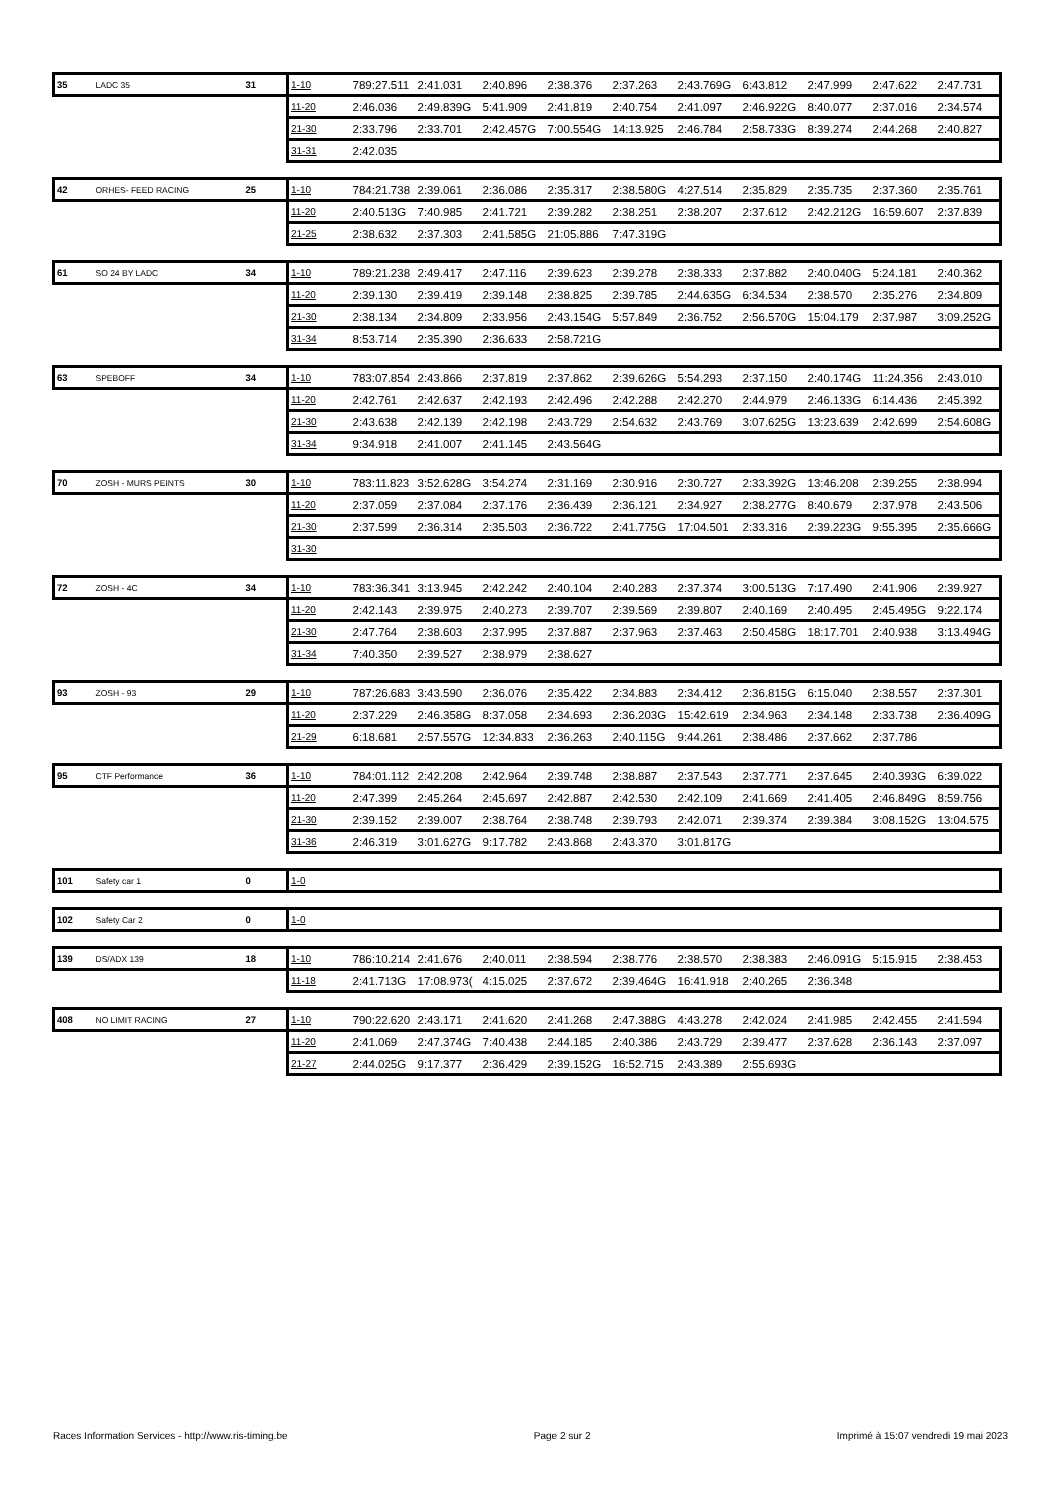| 35 | LADC 35 | 31 | | 1-10 | 789:27.511 | 2:41.031 | 2:40.896 | 2:38.376 | 2:37.263 | 2:43.769G | 6:43.812 | 2:47.999 | 2:47.622 | 2:47.731 |
| | | | | 11-20 | 2:46.036 | 2:49.839G | 5:41.909 | 2:41.819 | 2:40.754 | 2:41.097 | 2:46.922G | 8:40.077 | 2:37.016 | 2:34.574 |
| | | | | 21-30 | 2:33.796 | 2:33.701 | 2:42.457G | 7:00.554G | 14:13.925 | 2:46.784 | 2:58.733G | 8:39.274 | 2:44.268 | 2:40.827 |
| | | | | 31-31 | 2:42.035 | | | | | | | | | |
| 42 | ORHES- FEED RACING | 25 | | 1-10 | 784:21.738 | 2:39.061 | 2:36.086 | 2:35.317 | 2:38.580G | 4:27.514 | 2:35.829 | 2:35.735 | 2:37.360 | 2:35.761 |
| | | | | 11-20 | 2:40.513G | 7:40.985 | 2:41.721 | 2:39.282 | 2:38.251 | 2:38.207 | 2:37.612 | 2:42.212G | 16:59.607 | 2:37.839 |
| | | | | 21-25 | 2:38.632 | 2:37.303 | 2:41.585G | 21:05.886 | 7:47.319G | | | | | |
| 61 | SO 24 BY LADC | 34 | | 1-10 | 789:21.238 | 2:49.417 | 2:47.116 | 2:39.623 | 2:39.278 | 2:38.333 | 2:37.882 | 2:40.040G | 5:24.181 | 2:40.362 |
| | | | | 11-20 | 2:39.130 | 2:39.419 | 2:39.148 | 2:38.825 | 2:39.785 | 2:44.635G | 6:34.534 | 2:38.570 | 2:35.276 | 2:34.809 |
| | | | | 21-30 | 2:38.134 | 2:34.809 | 2:33.956 | 2:43.154G | 5:57.849 | 2:36.752 | 2:56.570G | 15:04.179 | 2:37.987 | 3:09.252G |
| | | | | 31-34 | 8:53.714 | 2:35.390 | 2:36.633 | 2:58.721G | | | | | | |
| 63 | SPEBOFF | 34 | | 1-10 | 783:07.854 | 2:43.866 | 2:37.819 | 2:37.862 | 2:39.626G | 5:54.293 | 2:37.150 | 2:40.174G | 11:24.356 | 2:43.010 |
| | | | | 11-20 | 2:42.761 | 2:42.637 | 2:42.193 | 2:42.496 | 2:42.288 | 2:42.270 | 2:44.979 | 2:46.133G | 6:14.436 | 2:45.392 |
| | | | | 21-30 | 2:43.638 | 2:42.139 | 2:42.198 | 2:43.729 | 2:54.632 | 2:43.769 | 3:07.625G | 13:23.639 | 2:42.699 | 2:54.608G |
| | | | | 31-34 | 9:34.918 | 2:41.007 | 2:41.145 | 2:43.564G | | | | | | |
| 70 | ZOSH - MURS PEINTS | 30 | | 1-10 | 783:11.823 | 3:52.628G | 3:54.274 | 2:31.169 | 2:30.916 | 2:30.727 | 2:33.392G | 13:46.208 | 2:39.255 | 2:38.994 |
| | | | | 11-20 | 2:37.059 | 2:37.084 | 2:37.176 | 2:36.439 | 2:36.121 | 2:34.927 | 2:38.277G | 8:40.679 | 2:37.978 | 2:43.506 |
| | | | | 21-30 | 2:37.599 | 2:36.314 | 2:35.503 | 2:36.722 | 2:41.775G | 17:04.501 | 2:33.316 | 2:39.223G | 9:55.395 | 2:35.666G |
| | | | | 31-30 | | | | | | | | | | |
| 72 | ZOSH - 4C | 34 | | 1-10 | 783:36.341 | 3:13.945 | 2:42.242 | 2:40.104 | 2:40.283 | 2:37.374 | 3:00.513G | 7:17.490 | 2:41.906 | 2:39.927 |
| | | | | 11-20 | 2:42.143 | 2:39.975 | 2:40.273 | 2:39.707 | 2:39.569 | 2:39.807 | 2:40.169 | 2:40.495 | 2:45.495G | 9:22.174 |
| | | | | 21-30 | 2:47.764 | 2:38.603 | 2:37.995 | 2:37.887 | 2:37.963 | 2:37.463 | 2:50.458G | 18:17.701 | 2:40.938 | 3:13.494G |
| | | | | 31-34 | 7:40.350 | 2:39.527 | 2:38.979 | 2:38.627 | | | | | | |
| 93 | ZOSH - 93 | 29 | | 1-10 | 787:26.683 | 3:43.590 | 2:36.076 | 2:35.422 | 2:34.883 | 2:34.412 | 2:36.815G | 6:15.040 | 2:38.557 | 2:37.301 |
| | | | | 11-20 | 2:37.229 | 2:46.358G | 8:37.058 | 2:34.693 | 2:36.203G | 15:42.619 | 2:34.963 | 2:34.148 | 2:33.738 | 2:36.409G |
| | | | | 21-29 | 6:18.681 | 2:57.557G | 12:34.833 | 2:36.263 | 2:40.115G | 9:44.261 | 2:38.486 | 2:37.662 | 2:37.786 | |
| 95 | CTF Performance | 36 | | 1-10 | 784:01.112 | 2:42.208 | 2:42.964 | 2:39.748 | 2:38.887 | 2:37.543 | 2:37.771 | 2:37.645 | 2:40.393G | 6:39.022 |
| | | | | 11-20 | 2:47.399 | 2:45.264 | 2:45.697 | 2:42.887 | 2:42.530 | 2:42.109 | 2:41.669 | 2:41.405 | 2:46.849G | 8:59.756 |
| | | | | 21-30 | 2:39.152 | 2:39.007 | 2:38.764 | 2:38.748 | 2:39.793 | 2:42.071 | 2:39.374 | 2:39.384 | 3:08.152G | 13:04.575 |
| | | | | 31-36 | 2:46.319 | 3:01.627G | 9:17.782 | 2:43.868 | 2:43.370 | 3:01.817G | | | | |
| 101 | Safety car 1 | 0 | | 1-0 | | | | | | | | | | |
| 102 | Safety Car 2 | 0 | | 1-0 | | | | | | | | | | |
| 139 | DS/ADX 139 | 18 | | 1-10 | 786:10.214 | 2:41.676 | 2:40.011 | 2:38.594 | 2:38.776 | 2:38.570 | 2:38.383 | 2:46.091G | 5:15.915 | 2:38.453 |
| | | | | 11-18 | 2:41.713G | 17:08.973( | 4:15.025 | 2:37.672 | 2:39.464G | 16:41.918 | 2:40.265 | 2:36.348 | | |
| 408 | NO LIMIT RACING | 27 | | 1-10 | 790:22.620 | 2:43.171 | 2:41.620 | 2:41.268 | 2:47.388G | 4:43.278 | 2:42.024 | 2:41.985 | 2:42.455 | 2:41.594 |
| | | | | 11-20 | 2:41.069 | 2:47.374G | 7:40.438 | 2:44.185 | 2:40.386 | 2:43.729 | 2:39.477 | 2:37.628 | 2:36.143 | 2:37.097 |
| | | | | 21-27 | 2:44.025G | 9:17.377 | 2:36.429 | 2:39.152G | 16:52.715 | 2:43.389 | 2:55.693G | | | |
Races Information Services - http://www.ris-timing.be Page 2 sur 2 Imprimé à 15:07 vendredi 19 mai 2023